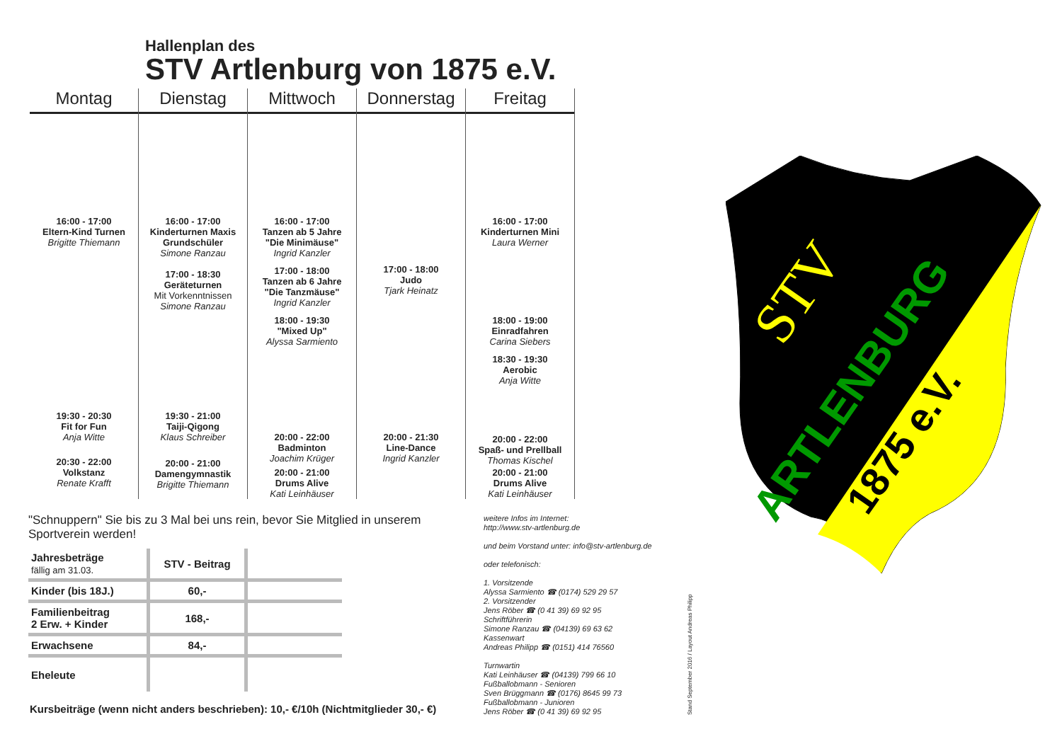Hallenplan des
STV Artlenburg von 1875 e.V.
Montag
16:00 - 17:00
Eltern-Kind Turnen
Brigitte Thiemann
19:30 - 20:30
Fit for Fun
Anja Witte
20:30 - 22:00
Volkstanz
Renate Krafft
Dienstag
16:00 - 17:00
Kinderturnen Maxis
Grundschüler
Simone Ranzau
17:00 - 18:30
Geräteturnen
Mit Vorkenntnissen
Simone Ranzau
19:30 - 21:00
Taiji-Qigong
Klaus Schreiber
20:00 - 21:00
Damengymnastik
Brigitte Thiemann
Mittwoch
16:00 - 17:00
Tanzen ab 5 Jahre
"Die Minimäuse"
Ingrid Kanzler
17:00 - 18:00
Tanzen ab 6 Jahre
"Die Tanzmäuse"
Ingrid Kanzler
18:00 - 19:30
"Mixed Up"
Alyssa Sarmiento
20:00 - 22:00
Badminton
Joachim Krüger
20:00 - 21:00
Drums Alive
Kati Leinhäuser
Donnerstag
17:00 - 18:00
Judo
Tjark Heinatz
20:00 - 21:30
Line-Dance
Ingrid Kanzler
Freitag
16:00 - 17:00
Kinderturnen Mini
Laura Werner
18:00 - 19:00
Einradfahren
Carina Siebers
18:30 - 19:30
Aerobic
Anja Witte
20:00 - 22:00
Spaß- und Prellball
Thomas Kischel
20:00 - 21:00
Drums Alive
Kati Leinhäuser
STV
ARTLENBURG
1875 e.V.
"Schnuppern" Sie bis zu 3 Mal bei uns rein, bevor Sie Mitglied in unserem Sportverein werden!
| Jahresbeträge fällig am 31.03. | STV - Beitrag | |
| --- | --- | --- |
| Kinder (bis 18J.) | 60,- | |
| Familienbeitrag 2 Erw. + Kinder | 168,- | |
| Erwachsene | 84,- | |
| Eheleute | | |
Kursbeiträge (wenn nicht anders beschrieben): 10,- €/10h (Nichtmitglieder 30,- €)
weitere Infos im Internet:
http://www.stv-artlenburg.de
und beim Vorstand unter: info@stv-artlenburg.de
oder telefonisch:
1. Vorsitzende
Alyssa Sarmiento ☎ (0174) 529 29 57
2. Vorsitzender
Jens Röber ☎ (0 41 39) 69 92 95
Schriftführerin
Simone Ranzau ☎ (04139) 69 63 62
Kassenwart
Andreas Philipp ☎ (0151) 414 76560
Turnwartin
Kati Leinhäuser ☎ (04139) 799 66 10
Fußballobmann - Senioren
Sven Brüggmann ☎ (0176) 8645 99 73
Fußballobmann - Junioren
Jens Röber ☎ (0 41 39) 69 92 95
Stand September 2016 / Layout Andreas Philipp